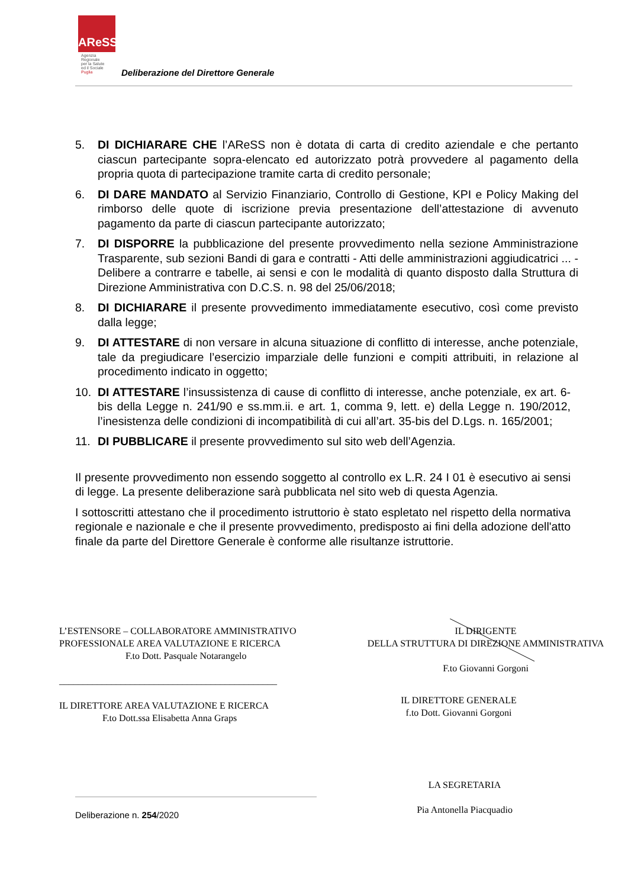AReSS
Agenzia
Regionale
per la Salute
ed il Sociale
Puglia
Deliberazione del Direttore Generale
5. DI DICHIARARE CHE l’AReSS non è dotata di carta di credito aziendale e che pertanto ciascun partecipante sopra-elencato ed autorizzato potrà provvedere al pagamento della propria quota di partecipazione tramite carta di credito personale;
6. DI DARE MANDATO al Servizio Finanziario, Controllo di Gestione, KPI e Policy Making del rimborso delle quote di iscrizione previa presentazione dell’attestazione di avvenuto pagamento da parte di ciascun partecipante autorizzato;
7. DI DISPORRE la pubblicazione del presente provvedimento nella sezione Amministrazione Trasparente, sub sezioni Bandi di gara e contratti - Atti delle amministrazioni aggiudicatrici ... - Delibere a contrarre e tabelle, ai sensi e con le modalità di quanto disposto dalla Struttura di Direzione Amministrativa con D.C.S. n. 98 del 25/06/2018;
8. DI DICHIARARE il presente provvedimento immediatamente esecutivo, così come previsto dalla legge;
9. DI ATTESTARE di non versare in alcuna situazione di conflitto di interesse, anche potenziale, tale da pregiudicare l’esercizio imparziale delle funzioni e compiti attribuiti, in relazione al procedimento indicato in oggetto;
10. DI ATTESTARE l’insussistenza di cause di conflitto di interesse, anche potenziale, ex art. 6-bis della Legge n. 241/90 e ss.mm.ii. e art. 1, comma 9, lett. e) della Legge n. 190/2012, l’inesistenza delle condizioni di incompatibilità di cui all’art. 35-bis del D.Lgs. n. 165/2001;
11. DI PUBBLICARE il presente provvedimento sul sito web dell’Agenzia.
Il presente provvedimento non essendo soggetto al controllo ex L.R. 24 I 01 è esecutivo ai sensi di legge. La presente deliberazione sarà pubblicata nel sito web di questa Agenzia.
I sottoscritti attestano che il procedimento istruttorio è stato espletato nel rispetto della normativa regionale e nazionale e che il presente provvedimento, predisposto ai fini della adozione dell'atto finale da parte del Direttore Generale è conforme alle risultanze istruttorie.
L’ESTENSORE – COLLABORATORE AMMINISTRATIVO
PROFESSIONALE AREA VALUTAZIONE E RICERCA
F.to Dott. Pasquale Notarangelo
______________________________________________
IL DIRETTORE AREA VALUTAZIONE E RICERCA
F.to Dott.ssa Elisabetta Anna Graps
IL DIRIGENTE
DELLA STRUTTURA DI DIREZIONE AMMINISTRATIVA
F.to Giovanni Gorgoni
IL DIRETTORE GENERALE
f.to Dott. Giovanni Gorgoni
LA SEGRETARIA
Pia Antonella Piacquadio
Deliberazione n. 254/2020